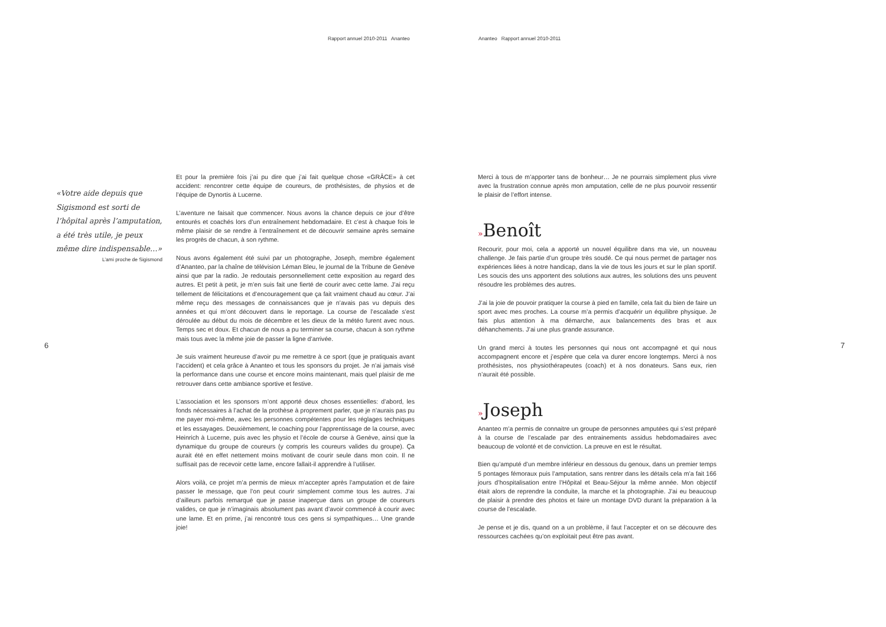Rapport annuel 2010-2011 Ananteo
Ananteo Rapport annuel 2010-2011
«Votre aide depuis que Sigismond est sorti de l’hôpital après l’amputation, a été très utile, je peux même dire indispensable…»
L’ami proche de Sigismond
Et pour la première fois j’ai pu dire que j’ai fait quelque chose «GRÂCE» à cet accident: rencontrer cette équipe de coureurs, de prothésistes, de physios et de l’équipe de Dynortis à Lucerne.
L’aventure ne faisait que commencer. Nous avons la chance depuis ce jour d’être entourés et coachés lors d’un entraînement hebdomadaire. Et c’est à chaque fois le même plaisir de se rendre à l’entraînement et de découvrir semaine après semaine les progrès de chacun, à son rythme.
Nous avons également été suivi par un photographe, Joseph, membre également d’Ananteo, par la chaîne de télévision Léman Bleu, le journal de la Tribune de Genève ainsi que par la radio. Je redoutais personnellement cette exposition au regard des autres. Et petit à petit, je m’en suis fait une fierté de courir avec cette lame. J’ai reçu tellement de félicitations et d’encouragement que ça fait vraiment chaud au cœur. J’ai même reçu des messages de connaissances que je n’avais pas vu depuis des années et qui m’ont découvert dans le reportage. La course de l’escalade s’est déroulée au début du mois de décembre et les dieux de la météo furent avec nous. Temps sec et doux. Et chacun de nous a pu terminer sa course, chacun à son rythme mais tous avec la même joie de passer la ligne d’arrivée.
Je suis vraiment heureuse d’avoir pu me remettre à ce sport (que je pratiquais avant l’accident) et cela grâce à Ananteo et tous les sponsors du projet. Je n’ai jamais visé la performance dans une course et encore moins maintenant, mais quel plaisir de me retrouver dans cette ambiance sportive et festive.
L’association et les sponsors m’ont apporté deux choses essentielles: d’abord, les fonds nécessaires à l’achat de la prothèse à proprement parler, que je n’aurais pas pu me payer moi-même, avec les personnes compétentes pour les réglages techniques et les essayages. Deuxièmement, le coaching pour l’apprentissage de la course, avec Heinrich à Lucerne, puis avec les physio et l’école de course à Genève, ainsi que la dynamique du groupe de coureurs (y compris les coureurs valides du groupe). Ça aurait été en effet nettement moins motivant de courir seule dans mon coin. Il ne suffisait pas de recevoir cette lame, encore fallait-il apprendre à l’utiliser.
Alors voilà, ce projet m’a permis de mieux m’accepter après l’amputation et de faire passer le message, que l’on peut courir simplement comme tous les autres. J’ai d’ailleurs parfois remarqué que je passe inaperçue dans un groupe de coureurs valides, ce que je n’imaginais absolument pas avant d’avoir commencé à courir avec une lame. Et en prime, j’ai rencontré tous ces gens si sympathiques… Une grande joie!
Merci à tous de m’apporter tans de bonheur… Je ne pourrais simplement plus vivre avec la frustration connue après mon amputation, celle de ne plus pourvoir ressentir le plaisir de l’effort intense.
»Benoît
Recourir, pour moi, cela a apporté un nouvel équilibre dans ma vie, un nouveau challenge. Je fais partie d’un groupe très soudé. Ce qui nous permet de partager nos expériences liées à notre handicap, dans la vie de tous les jours et sur le plan sportif. Les soucis des uns apportent des solutions aux autres, les solutions des uns peuvent résoudre les problèmes des autres.
J’ai la joie de pouvoir pratiquer la course à pied en famille, cela fait du bien de faire un sport avec mes proches. La course m’a permis d’acquérir un équilibre physique. Je fais plus attention à ma démarche, aux balancements des bras et aux déhanchements. J’ai une plus grande assurance.
Un grand merci à toutes les personnes qui nous ont accompagné et qui nous accompagnent encore et j’espère que cela va durer encore longtemps. Merci à nos prothésistes, nos physiothérapeutes (coach) et à nos donateurs. Sans eux, rien n’aurait été possible.
»Joseph
Ananteo m’a permis de connaitre un groupe de personnes amputées qui s’est préparé à la course de l’escalade par des entrainements assidus hebdomadaires avec beaucoup de volonté et de conviction. La preuve en est le résultat.
Bien qu’amputé d’un membre inférieur en dessous du genoux, dans un premier temps 5 pontages fémoraux puis l’amputation, sans rentrer dans les détails cela m’a fait 166 jours d’hospitalisation entre l’Hôpital et Beau-Séjour la même année. Mon objectif était alors de reprendre la conduite, la marche et la photographie. J’ai eu beaucoup de plaisir à prendre des photos et faire un montage DVD durant la préparation à la course de l’escalade.
Je pense et je dis, quand on a un problème, il faut l’accepter et on se découvre des ressources cachées qu’on exploitait peut être pas avant.
6 7